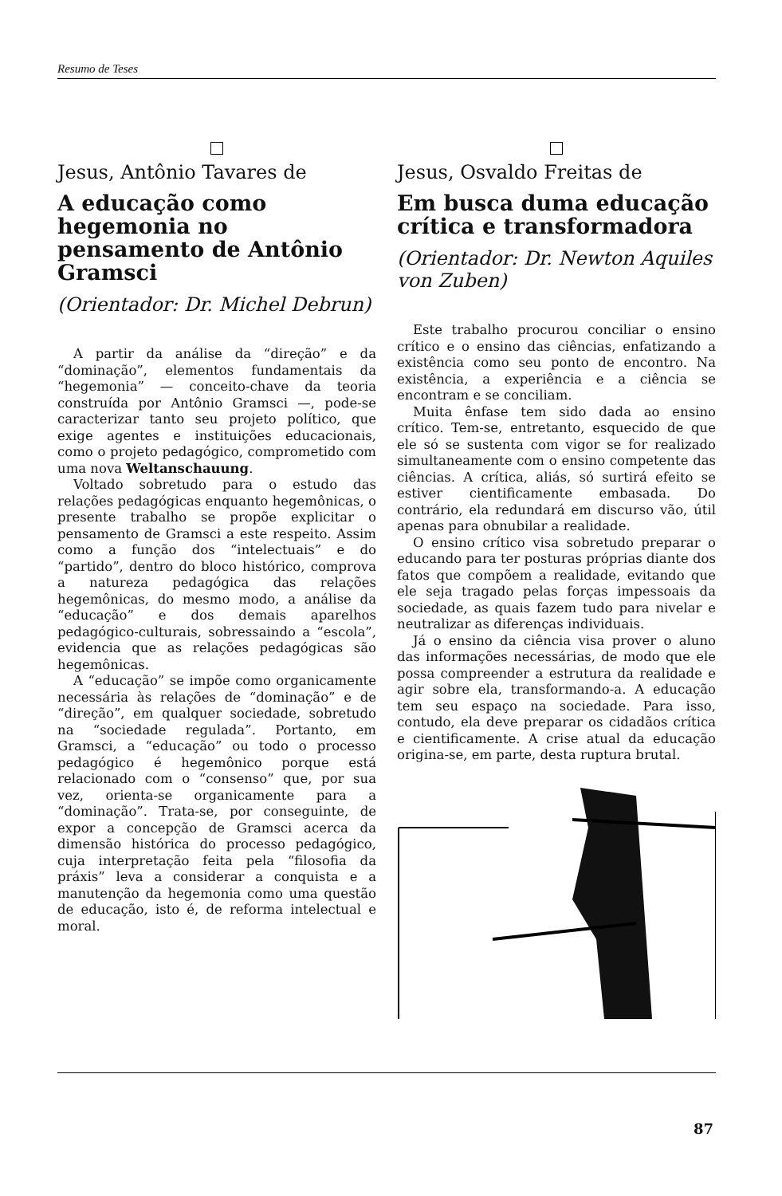Resumo de Teses
Jesus, Antônio Tavares de
A educação como hegemonia no pensamento de Antônio Gramsci
(Orientador: Dr. Michel Debrun)
A partir da análise da “direção” e da “dominação”, elementos fundamentais da “hegemonia” — conceito-chave da teoria construída por Antônio Gramsci —, pode-se caracterizar tanto seu projeto político, que exige agentes e instituições educacionais, como o projeto pedagógico, comprometido com uma nova Weltanschauung.
Voltado sobretudo para o estudo das relações pedagógicas enquanto hegemônicas, o presente trabalho se propõe explicitar o pensamento de Gramsci a este respeito. Assim como a função dos “intelectuais” e do “partido”, dentro do bloco histórico, comprova a natureza pedagógica das relações hegemônicas, do mesmo modo, a análise da “educação” e dos demais aparelhos pedagógico-culturais, sobressaindo a “escola”, evidencia que as relações pedagógicas são hegemônicas.
A “educação” se impõe como organicamente necessária às relações de “dominação” e de “direção”, em qualquer sociedade, sobretudo na “sociedade regulada”. Portanto, em Gramsci, a “educação” ou todo o processo pedagógico é hegemônico porque está relacionado com o “consenso” que, por sua vez, orienta-se organicamente para a “dominação”. Trata-se, por conseguinte, de expor a concepção de Gramsci acerca da dimensão histórica do processo pedagógico, cuja interpretação feita pela “filosofia da práxis” leva a considerar a conquista e a manutenção da hegemonia como uma questão de educação, isto é, de reforma intelectual e moral.
Jesus, Osvaldo Freitas de
Em busca duma educação crítica e transformadora
(Orientador: Dr. Newton Aquiles von Zuben)
Este trabalho procurou conciliar o ensino crítico e o ensino das ciências, enfatizando a existência como seu ponto de encontro. Na existência, a experiência e a ciência se encontram e se conciliam.
Muita ênfase tem sido dada ao ensino crítico. Tem-se, entretanto, esquecido de que ele só se sustenta com vigor se for realizado simultaneamente com o ensino competente das ciências. A crítica, aliás, só surtirá efeito se estiver cientificamente embasada. Do contrário, ela redundará em discurso vão, útil apenas para obnubilar a realidade.
O ensino crítico visa sobretudo preparar o educando para ter posturas próprias diante dos fatos que compõem a realidade, evitando que ele seja tragado pelas forças impessoais da sociedade, as quais fazem tudo para nivelar e neutralizar as diferenças individuais.
Já o ensino da ciência visa prover o aluno das informações necessárias, de modo que ele possa compreender a estrutura da realidade e agir sobre ela, transformando-a. A educação tem seu espaço na sociedade. Para isso, contudo, ela deve preparar os cidadãos crítica e cientificamente. A crise atual da educação origina-se, em parte, desta ruptura brutal.
87